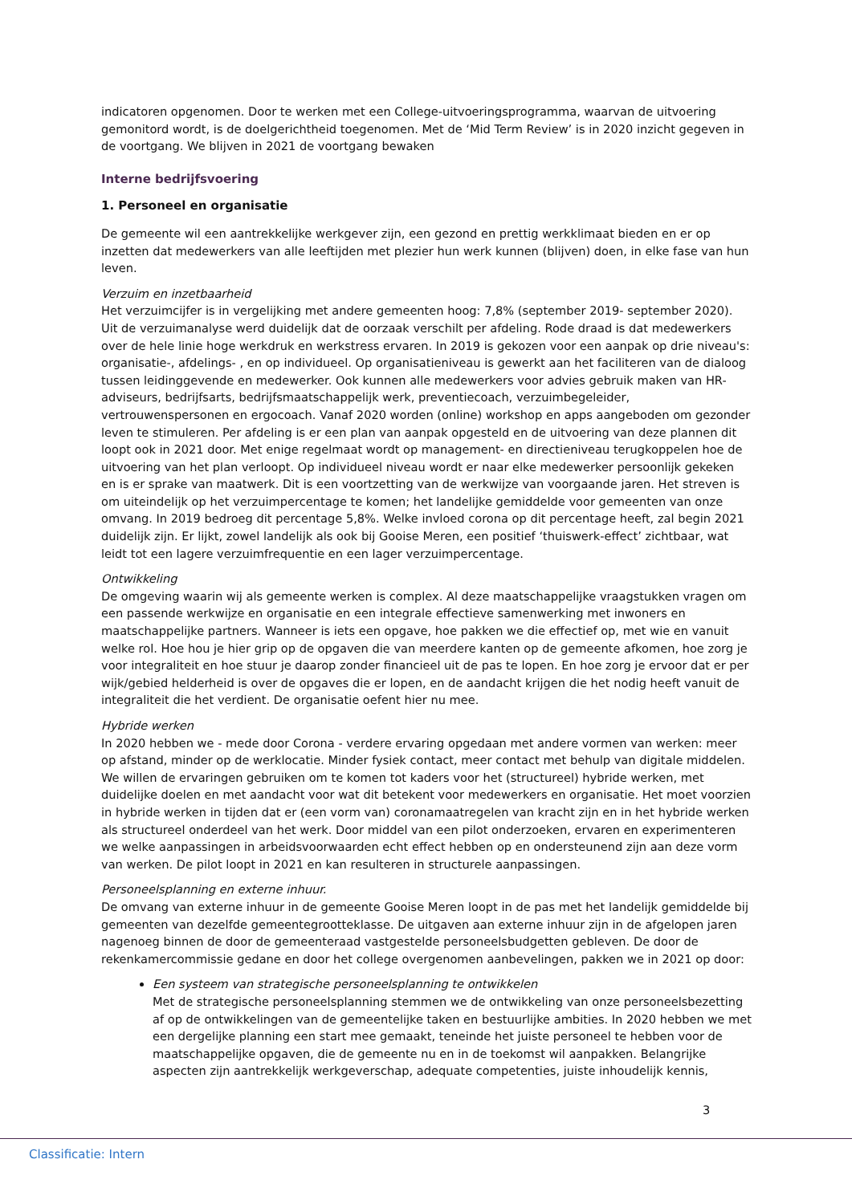indicatoren opgenomen. Door te werken met een College-uitvoeringsprogramma, waarvan de uitvoering gemonitord wordt, is de doelgerichtheid toegenomen. Met de ‘Mid Term Review’ is in 2020 inzicht gegeven in de voortgang. We blijven in 2021 de voortgang bewaken
Interne bedrijfsvoering
1. Personeel en organisatie
De gemeente wil een aantrekkelijke werkgever zijn, een gezond en prettig werkklimaat bieden en er op inzetten dat medewerkers van alle leeftijden met plezier hun werk kunnen (blijven) doen, in elke fase van hun leven.
Verzuim en inzetbaarheid
Het verzuimcijfer is in vergelijking met andere gemeenten hoog: 7,8% (september 2019- september 2020). Uit de verzuimanalyse werd duidelijk dat de oorzaak verschilt per afdeling. Rode draad is dat medewerkers over de hele linie hoge werkdruk en werkstress ervaren. In 2019 is gekozen voor een aanpak op drie niveau's: organisatie-, afdelings- , en op individueel. Op organisatieniveau is gewerkt aan het faciliteren van de dialoog tussen leidinggevende en medewerker. Ook kunnen alle medewerkers voor advies gebruik maken van HR-adviseurs, bedrijfsarts, bedrijfsmaatschappelijk werk, preventiecoach, verzuimbegeleider, vertrouwenspersonen en ergocoach. Vanaf 2020 worden (online) workshop en apps aangeboden om gezonder leven te stimuleren. Per afdeling is er een plan van aanpak opgesteld en de uitvoering van deze plannen dit loopt ook in 2021 door. Met enige regelmaat wordt op management- en directieniveau terugkoppelen hoe de uitvoering van het plan verloopt. Op individueel niveau wordt er naar elke medewerker persoonlijk gekeken en is er sprake van maatwerk. Dit is een voortzetting van de werkwijze van voorgaande jaren. Het streven is om uiteindelijk op het verzuimpercentage te komen; het landelijke gemiddelde voor gemeenten van onze omvang. In 2019 bedroeg dit percentage 5,8%. Welke invloed corona op dit percentage heeft, zal begin 2021 duidelijk zijn. Er lijkt, zowel landelijk als ook bij Gooise Meren, een positief ‘thuiswerk-effect’ zichtbaar, wat leidt tot een lagere verzuimfrequentie en een lager verzuimpercentage.
Ontwikkeling
De omgeving waarin wij als gemeente werken is complex. Al deze maatschappelijke vraagstukken vragen om een passende werkwijze en organisatie en een integrale effectieve samenwerking met inwoners en maatschappelijke partners. Wanneer is iets een opgave, hoe pakken we die effectief op, met wie en vanuit welke rol. Hoe hou je hier grip op de opgaven die van meerdere kanten op de gemeente afkomen, hoe zorg je voor integraliteit en hoe stuur je daarop zonder financieel uit de pas te lopen. En hoe zorg je ervoor dat er per wijk/gebied helderheid is over de opgaves die er lopen, en de aandacht krijgen die het nodig heeft vanuit de integraliteit die het verdient. De organisatie oefent hier nu mee.
Hybride werken
In 2020 hebben we - mede door Corona - verdere ervaring opgedaan met andere vormen van werken: meer op afstand, minder op de werklocatie. Minder fysiek contact, meer contact met behulp van digitale middelen. We willen de ervaringen gebruiken om te komen tot kaders voor het (structureel) hybride werken, met duidelijke doelen en met aandacht voor wat dit betekent voor medewerkers en organisatie. Het moet voorzien in hybride werken in tijden dat er (een vorm van) coronamaatregelen van kracht zijn en in het hybride werken als structureel onderdeel van het werk. Door middel van een pilot onderzoeken, ervaren en experimenteren we welke aanpassingen in arbeidsvoorwaarden echt effect hebben op en ondersteunend zijn aan deze vorm van werken. De pilot loopt in 2021 en kan resulteren in structurele aanpassingen.
Personeelsplanning en externe inhuur.
De omvang van externe inhuur in de gemeente Gooise Meren loopt in de pas met het landelijk gemiddelde bij gemeenten van dezelfde gemeentegrootteklasse. De uitgaven aan externe inhuur zijn in de afgelopen jaren nagenoeg binnen de door de gemeenteraad vastgestelde personeelsbudgetten gebleven. De door de rekenkamercommissie gedane en door het college overgenomen aanbevelingen, pakken we in 2021 op door:
Een systeem van strategische personeelsplanning te ontwikkelen
Met de strategische personeelsplanning stemmen we de ontwikkeling van onze personeelsbezetting af op de ontwikkelingen van de gemeentelijke taken en bestuurlijke ambities. In 2020 hebben we met een dergelijke planning een start mee gemaakt, teneinde het juiste personeel te hebben voor de maatschappelijke opgaven, die de gemeente nu en in de toekomst wil aanpakken. Belangrijke aspecten zijn aantrekkelijk werkgeverschap, adequate competenties, juiste inhoudelijk kennis,
3
Classificatie: Intern